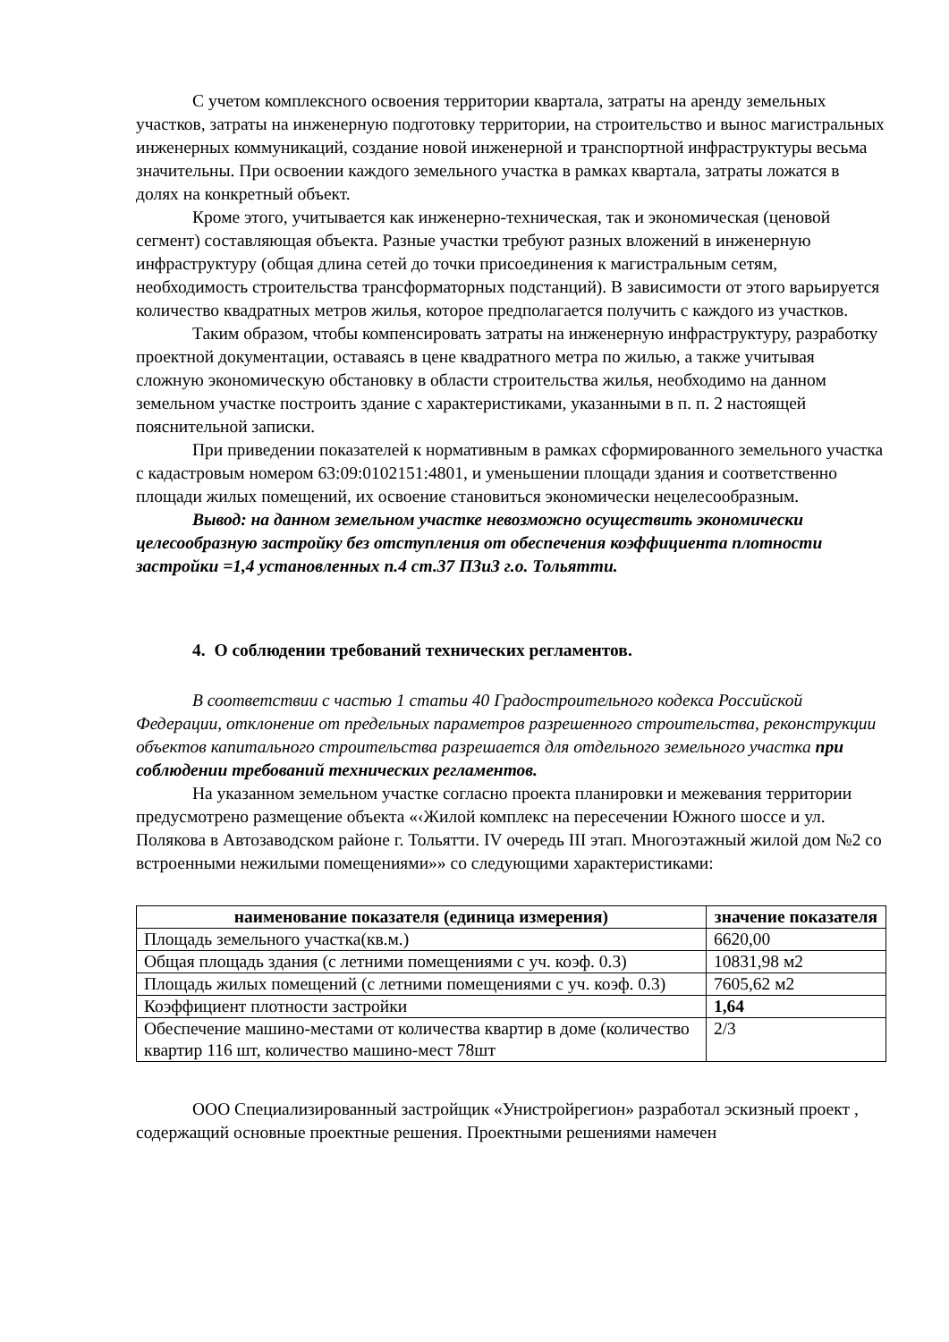С учетом комплексного освоения территории квартала, затраты на аренду земельных участков, затраты на инженерную подготовку территории, на строительство и вынос магистральных инженерных коммуникаций, создание новой инженерной и транспортной инфраструктуры весьма значительны. При освоении каждого земельного участка в рамках квартала, затраты ложатся в долях на конкретный объект.
Кроме этого, учитывается как инженерно-техническая, так и экономическая (ценовой сегмент) составляющая объекта. Разные участки требуют разных вложений в инженерную инфраструктуру (общая длина сетей до точки присоединения к магистральным сетям, необходимость строительства трансформаторных подстанций). В зависимости от этого варьируется количество квадратных метров жилья, которое предполагается получить с каждого из участков.
Таким образом, чтобы компенсировать затраты на инженерную инфраструктуру, разработку проектной документации, оставаясь в цене квадратного метра по жилью, а также учитывая сложную экономическую обстановку в области строительства жилья, необходимо на данном земельном участке построить здание с характеристиками, указанными в п. п. 2 настоящей пояснительной записки.
При приведении показателей к нормативным в рамках сформированного земельного участка с кадастровым номером 63:09:0102151:4801, и уменьшении площади здания и соответственно площади жилых помещений, их освоение становиться экономически нецелесообразным.
Вывод: на данном земельном участке невозможно осуществить экономически целесообразную застройку без отступления от обеспечения коэффициента плотности застройки =1,4 установленных п.4 ст.37 ПЗиЗ г.о. Тольятти.
4. О соблюдении требований технических регламентов.
В соответствии с частью 1 статьи 40 Градостроительного кодекса Российской Федерации, отклонение от предельных параметров разрешенного строительства, реконструкции объектов капитального строительства разрешается для отдельного земельного участка при соблюдении требований технических регламентов.
На указанном земельном участке согласно проекта планировки и межевания территории предусмотрено размещение объекта «‹Жилой комплекс на пересечении Южного шоссе и ул. Полякова в Автозаводском районе г. Тольятти. IV очередь III этап. Многоэтажный жилой дом №2 со встроенными нежилыми помещениями»» со следующими характеристиками:
| наименование показателя (единица измерения) | значение показателя |
| --- | --- |
| Площадь земельного участка(кв.м.) | 6620,00 |
| Общая площадь здания (с летними помещениями с уч. коэф. 0.3) | 10831,98 м2 |
| Площадь жилых помещений (с летними помещениями с уч. коэф. 0.3) | 7605,62 м2 |
| Коэффициент плотности застройки | 1,64 |
| Обеспечение машино-местами от количества квартир в доме (количество квартир 116 шт, количество машино-мест 78шт | 2/3 |
ООО Специализированный застройщик «Унистройрегион» разработал эскизный проект , содержащий основные проектные решения. Проектными решениями намечен